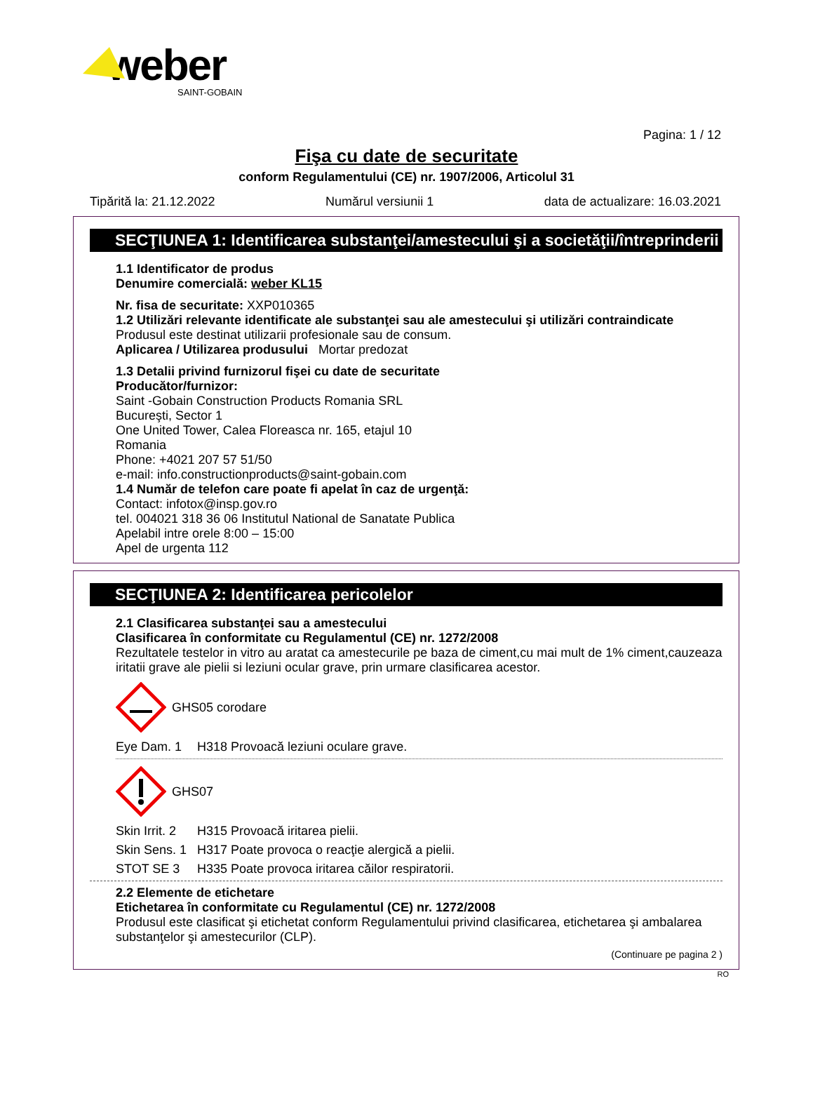weber
SAINT-GOBAIN
Pagina: 1 / 12
Fişa cu date de securitate
conform Regulamentului (CE) nr. 1907/2006, Articolul 31
Tipărită la: 21.12.2022 Numărul versiunii 1 data de actualizare: 16.03.2021
SECŢIUNEA 1: Identificarea substanţei/amestecului şi a societăţii/întreprinderii
1.1 Identificator de produs
Denumire comercială: weber KL15
Nr. fisa de securitate: XXP010365
1.2 Utilizări relevante identificate ale substanţei sau ale amestecului şi utilizări contraindicate
Produsul este destinat utilizarii profesionale sau de consum.
Aplicarea / Utilizarea produsului Mortar predozat
1.3 Detalii privind furnizorul fişei cu date de securitate
Producător/furnizor:
Saint -Gobain Construction Products Romania SRL
Bucureşti, Sector 1
One United Tower, Calea Floreasca nr. 165, etajul 10
Romania
Phone: +4021 207 57 51/50
e-mail: info.constructionproducts@saint-gobain.com
1.4 Număr de telefon care poate fi apelat în caz de urgenţă:
Contact: infotox@insp.gov.ro
tel. 004021 318 36 06 Institutul National de Sanatate Publica
Apelabil intre orele 8:00 – 15:00
Apel de urgenta 112
SECŢIUNEA 2: Identificarea pericolelor
2.1 Clasificarea substanţei sau a amestecului
Clasificarea în conformitate cu Regulamentul (CE) nr. 1272/2008
Rezultatele testelor in vitro au aratat ca amestecurile pe baza de ciment,cu mai mult de 1% ciment,cauzeaza iritatii grave ale pielii si leziuni ocular grave, prin urmare clasificarea acestor.
GHS05 corodare
Eye Dam. 1 H318 Provoacă leziuni oculare grave.
GHS07
Skin Irrit. 2 H315 Provoacă iritarea pielii.
Skin Sens. 1 H317 Poate provoca o reacţie alergică a pielii.
STOT SE 3 H335 Poate provoca iritarea căilor respiratorii.
2.2 Elemente de etichetare
Etichetarea în conformitate cu Regulamentul (CE) nr. 1272/2008
Produsul este clasificat şi etichetat conform Regulamentului privind clasificarea, etichetarea şi ambalarea substanţelor şi amestecurilor (CLP).
(Continuare pe pagina 2 )
RO